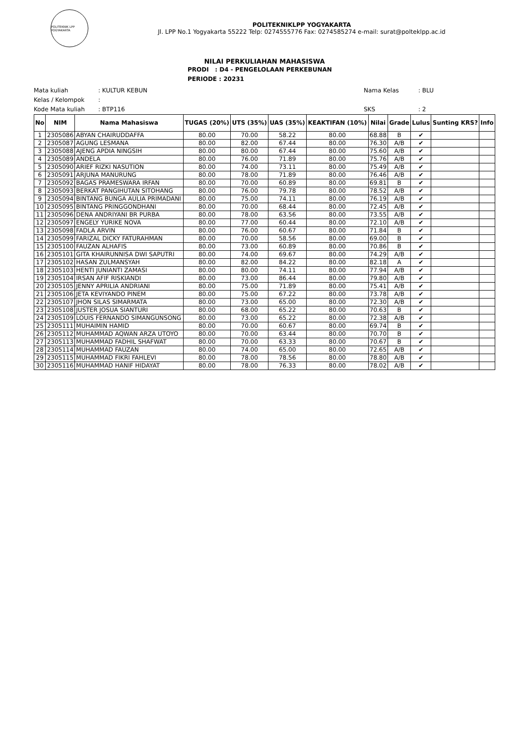POLITEKNIK LPP YOGYAKARTA
POLITEKNIKLPP YOGYAKARTA
Jl. LPP No.1 Yogyakarta 55222 Telp: 0274555776 Fax: 0274585274 e-mail: surat@polteklpp.ac.id
NILAI PERKULIAHAN MAHASISWA
PRODI : D4 - PENGELOLAAN PERKEBUNAN
PERIODE : 20231
Mata kuliah: KULTUR KEBUN
Kelas / Kelompok:
Kode Mata kuliah: BTP116
Nama Kelas: BLU
SKS: 2
| No | NIM | Nama Mahasiswa | TUGAS (20%) | UTS (35%) | UAS (35%) | KEAKTIFAN (10%) | Nilai | Grade | Lulus | Sunting KRS? | Info |
| --- | --- | --- | --- | --- | --- | --- | --- | --- | --- | --- | --- |
| 1 | 2305086 | ABYAN CHAIRUDDAFFA | 80.00 | 70.00 | 58.22 | 80.00 | 68.88 | B | ✔ | | |
| 2 | 2305087 | AGUNG LESMANA | 80.00 | 82.00 | 67.44 | 80.00 | 76.30 | A/B | ✔ | | |
| 3 | 2305088 | AJENG APDIA NINGSIH | 80.00 | 80.00 | 67.44 | 80.00 | 75.60 | A/B | ✔ | | |
| 4 | 2305089 | ANDELA | 80.00 | 76.00 | 71.89 | 80.00 | 75.76 | A/B | ✔ | | |
| 5 | 2305090 | ARIEF RIZKI NASUTION | 80.00 | 74.00 | 73.11 | 80.00 | 75.49 | A/B | ✔ | | |
| 6 | 2305091 | ARJUNA MANURUNG | 80.00 | 78.00 | 71.89 | 80.00 | 76.46 | A/B | ✔ | | |
| 7 | 2305092 | BAGAS PRAMESWARA IRFAN | 80.00 | 70.00 | 60.89 | 80.00 | 69.81 | B | ✔ | | |
| 8 | 2305093 | BERKAT PANGIHUTAN SITOHANG | 80.00 | 76.00 | 79.78 | 80.00 | 78.52 | A/B | ✔ | | |
| 9 | 2305094 | BINTANG BUNGA AULIA PRIMADANI | 80.00 | 75.00 | 74.11 | 80.00 | 76.19 | A/B | ✔ | | |
| 10 | 2305095 | BINTANG PRINGGONDHANI | 80.00 | 70.00 | 68.44 | 80.00 | 72.45 | A/B | ✔ | | |
| 11 | 2305096 | DENA ANDRIYANI BR PURBA | 80.00 | 78.00 | 63.56 | 80.00 | 73.55 | A/B | ✔ | | |
| 12 | 2305097 | ENGELY YURIKE NOVA | 80.00 | 77.00 | 60.44 | 80.00 | 72.10 | A/B | ✔ | | |
| 13 | 2305098 | FADLA ARVIN | 80.00 | 76.00 | 60.67 | 80.00 | 71.84 | B | ✔ | | |
| 14 | 2305099 | FARIZAL DICKY FATURAHMAN | 80.00 | 70.00 | 58.56 | 80.00 | 69.00 | B | ✔ | | |
| 15 | 2305100 | FAUZAN ALHAFIS | 80.00 | 73.00 | 60.89 | 80.00 | 70.86 | B | ✔ | | |
| 16 | 2305101 | GITA KHAIRUNNISA DWI SAPUTRI | 80.00 | 74.00 | 69.67 | 80.00 | 74.29 | A/B | ✔ | | |
| 17 | 2305102 | HASAN ZULMANSYAH | 80.00 | 82.00 | 84.22 | 80.00 | 82.18 | A | ✔ | | |
| 18 | 2305103 | HENTI JUNIANTI ZAMASI | 80.00 | 80.00 | 74.11 | 80.00 | 77.94 | A/B | ✔ | | |
| 19 | 2305104 | IRSAN AFIF RISKIANDI | 80.00 | 73.00 | 86.44 | 80.00 | 79.80 | A/B | ✔ | | |
| 20 | 2305105 | JENNY APRILIA ANDRIANI | 80.00 | 75.00 | 71.89 | 80.00 | 75.41 | A/B | ✔ | | |
| 21 | 2305106 | JETA KEVIYANDO PINEM | 80.00 | 75.00 | 67.22 | 80.00 | 73.78 | A/B | ✔ | | |
| 22 | 2305107 | JHON SILAS SIMARMATA | 80.00 | 73.00 | 65.00 | 80.00 | 72.30 | A/B | ✔ | | |
| 23 | 2305108 | JUSTER JOSUA SIANTURI | 80.00 | 68.00 | 65.22 | 80.00 | 70.63 | B | ✔ | | |
| 24 | 2305109 | LOUIS FERNANDO SIMANGUNSONG | 80.00 | 73.00 | 65.22 | 80.00 | 72.38 | A/B | ✔ | | |
| 25 | 2305111 | MUHAIMIN HAMID | 80.00 | 70.00 | 60.67 | 80.00 | 69.74 | B | ✔ | | |
| 26 | 2305112 | MUHAMMAD AQWAN ARZA UTOYO | 80.00 | 70.00 | 63.44 | 80.00 | 70.70 | B | ✔ | | |
| 27 | 2305113 | MUHAMMAD FADHIL SHAFWAT | 80.00 | 70.00 | 63.33 | 80.00 | 70.67 | B | ✔ | | |
| 28 | 2305114 | MUHAMMAD FAUZAN | 80.00 | 74.00 | 65.00 | 80.00 | 72.65 | A/B | ✔ | | |
| 29 | 2305115 | MUHAMMAD FIKRI FAHLEVI | 80.00 | 78.00 | 78.56 | 80.00 | 78.80 | A/B | ✔ | | |
| 30 | 2305116 | MUHAMMAD HANIF HIDAYAT | 80.00 | 78.00 | 76.33 | 80.00 | 78.02 | A/B | ✔ | | |